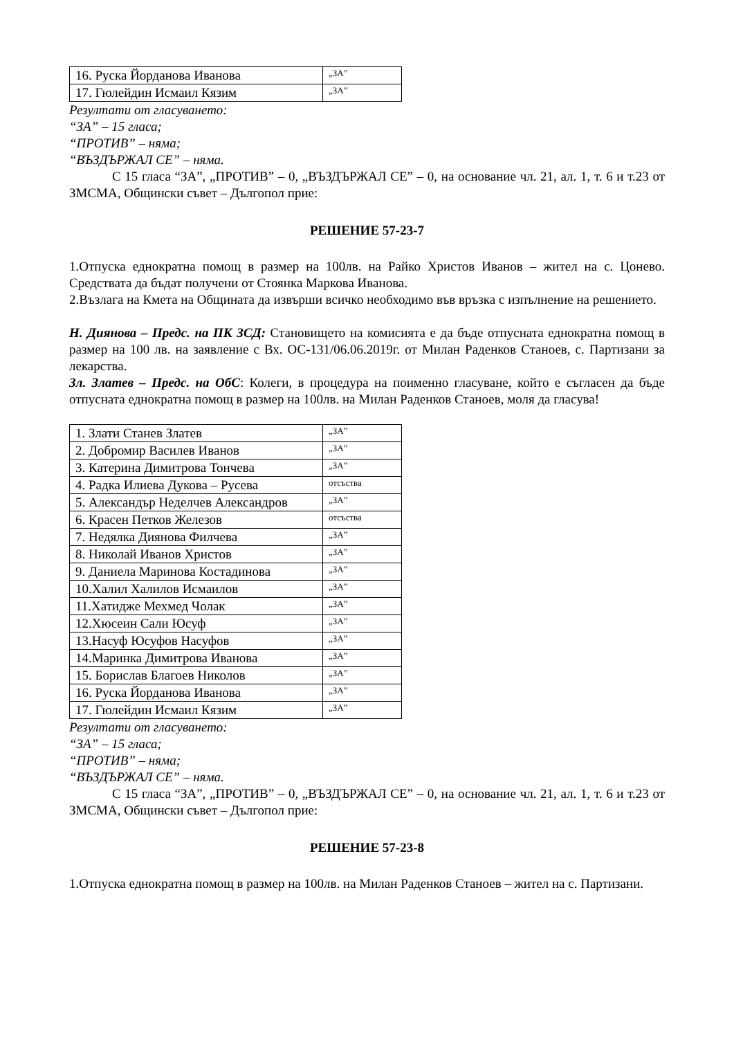| 16. Руска Йорданова Иванова | „ЗА” |
| 17. Гюлейдин Исмаил Кязим | „ЗА” |
Резултати от гласуването:
“ЗА” – 15 гласа;
“ПРОТИВ” – няма;
“ВЪЗДЪРЖАЛ СЕ” – няма.
С 15 гласа “ЗА”, „ПРОТИВ” – 0, „ВЪЗДЪРЖАЛ СЕ” – 0, на основание чл. 21, ал. 1, т. 6 и т.23 от ЗМСМА, Общински съвет – Дългопол прие:
РЕШЕНИЕ 57-23-7
1.Отпуска еднократна помощ в размер на 100лв. на Райко Христов Иванов – жител на с. Цонево. Средствата да бъдат получени от Стоянка Маркова Иванова.
2.Възлага на Кмета на Общината да извърши всичко необходимо във връзка с изпълнение на решението.
Н. Диянова – Предс. на ПК ЗСД: Становището на комисията е да бъде отпусната еднократна помощ в размер на 100 лв. на заявление с Вх. ОС-131/06.06.2019г. от Милан Раденков Станоев, с. Партизани за лекарства.
Зл. Златев – Предс. на ОбС: Колеги, в процедура на поименно гласуване, който е съгласен да бъде отпусната еднократна помощ в размер на 100лв. на Милан Раденков Станоев, моля да гласува!
| 1. Злати Станев Златев | „ЗА” |
| 2. Добромир Василев Иванов | „ЗА” |
| 3. Катерина Димитрова Тончева | „ЗА” |
| 4. Радка Илиева Дукова – Русева | отсъства |
| 5. Александър Неделчев Александров | „ЗА” |
| 6. Красен Петков Железов | отсъства |
| 7. Недялка Диянова Филчева | „ЗА” |
| 8. Николай Иванов Христов | „ЗА” |
| 9. Даниела Маринова Костадинова | „ЗА” |
| 10.Халил Халилов Исмаилов | „ЗА” |
| 11.Хатидже Мехмед Чолак | „ЗА” |
| 12.Хюсеин Сали Юсуф | „ЗА” |
| 13.Насуф Юсуфов Насуфов | „ЗА” |
| 14.Маринка Димитрова Иванова | „ЗА” |
| 15. Борислав Благоев Николов | „ЗА” |
| 16. Руска Йорданова Иванова | „ЗА” |
| 17. Гюлейдин Исмаил Кязим | „ЗА” |
Резултати от гласуването:
“ЗА” – 15 гласа;
“ПРОТИВ” – няма;
“ВЪЗДЪРЖАЛ СЕ” – няма.
С 15 гласа “ЗА”, „ПРОТИВ” – 0, „ВЪЗДЪРЖАЛ СЕ” – 0, на основание чл. 21, ал. 1, т. 6 и т.23 от ЗМСМА, Общински съвет – Дългопол прие:
РЕШЕНИЕ 57-23-8
1.Отпуска еднократна помощ в размер на 100лв. на Милан Раденков Станоев – жител на с. Партизани.